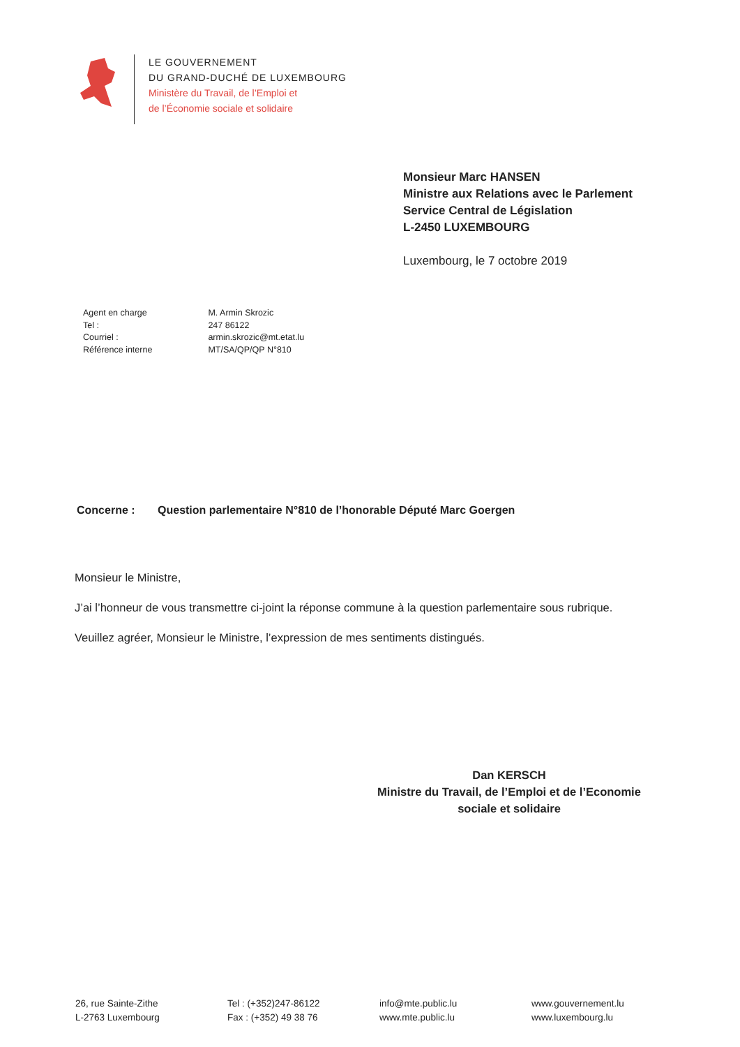LE GOUVERNEMENT
DU GRAND-DUCHÉ DE LUXEMBOURG
Ministère du Travail, de l’Emploi et
de l’Économie sociale et solidaire
Monsieur Marc HANSEN
Ministre aux Relations avec le Parlement
Service Central de Législation
L-2450 LUXEMBOURG
Luxembourg, le 7 octobre 2019
| Agent en charge | M. Armin Skrozic |
| Tel : | 247 86122 |
| Courriel : | armin.skrozic@mt.etat.lu |
| Référence interne | MT/SA/QP/QP N°810 |
Concerne : Question parlementaire N°810 de l’honorable Député Marc Goergen
Monsieur le Ministre,
J’ai l’honneur de vous transmettre ci-joint la réponse commune à la question parlementaire sous rubrique.
Veuillez agréer, Monsieur le Ministre, l’expression de mes sentiments distingués.
Dan KERSCH
Ministre du Travail, de l’Emploi et de l’Economie
sociale et solidaire
26, rue Sainte-Zithe
L-2763 Luxembourg
Tel : (+352)247-86122
Fax : (+352) 49 38 76
info@mte.public.lu
www.mte.public.lu
www.gouvernement.lu
www.luxembourg.lu